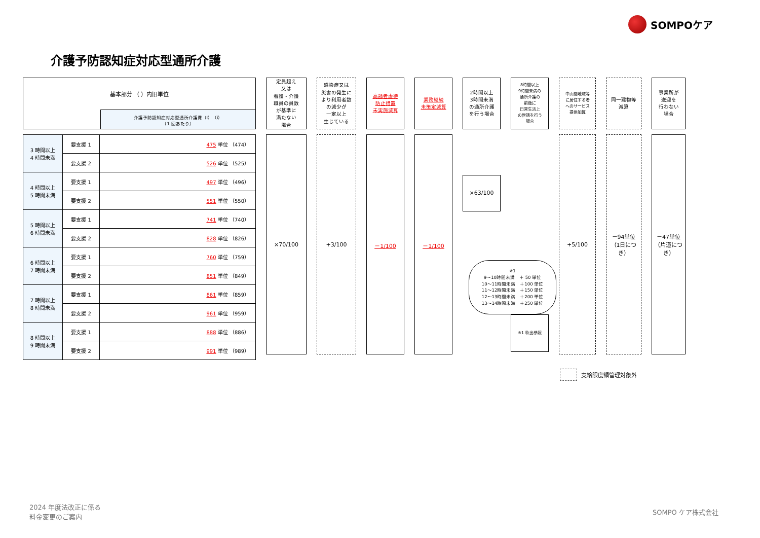SOMPOケア
介護予防認知症対応型通所介護
| 基本部分 （ ）内旧単位 | |
| | 介護予防認知症対応型通所介護費（Ⅰ）（ⅰ） （1 回あたり） |
| 3 時間以上 4 時間未満 | 要支援 1 | 475 単位 （474） |
| | 要支援 2 | 526 単位 （525） |
| 4 時間以上 5 時間未満 | 要支援 1 | 497 単位 （496） |
| | 要支援 2 | 551 単位 （550） |
| 5 時間以上 6 時間未満 | 要支援 1 | 741 単位 （740） |
| | 要支援 2 | 828 単位 （826） |
| 6 時間以上 7 時間未満 | 要支援 1 | 760 単位 （759） |
| | 要支援 2 | 851 単位 （849） |
| 7 時間以上 8 時間未満 | 要支援 1 | 861 単位 （859） |
| | 要支援 2 | 961 単位 （959） |
| 8 時間以上 9 時間未満 | 要支援 1 | 888 単位 （886） |
| | 要支援 2 | 991 単位 （989） |
定員超え
又は
看護・介護
職員の員数
が基準に
満たない
場合
×70/100
感染症又は
災害の発生に
より利用者数
の減少が
一定以上
生じている
+3/100
高齢者虐待
防止措置
未実施減算
－1/100
業務継続
未策定減算
－1/100
2時間以上
3時間未満
の通所介護
を行う場合
×63/100
8時間以上
9時間未満の
通所介護の
前後に
日常生活上
の世話を行う
場合
※1 吹出参照
中山間地域等
に居住する者
へのサービス
提供加算
+5/100
同一建物等
減算
－94単位
（1日につき）
事業所が
送迎を
行わない
場合
－47単位
（片道につき）
※1
9～10時間未満　＋ 50 単位
10～11時間未満　＋100 単位
11～12時間未満　＋150 単位
12～13時間未満　＋200 単位
13～14時間未満　＋250 単位
支給限度額管理対象外
2024 年度法改正に係る
料金変更のご案内
SOMPO ケア株式会社